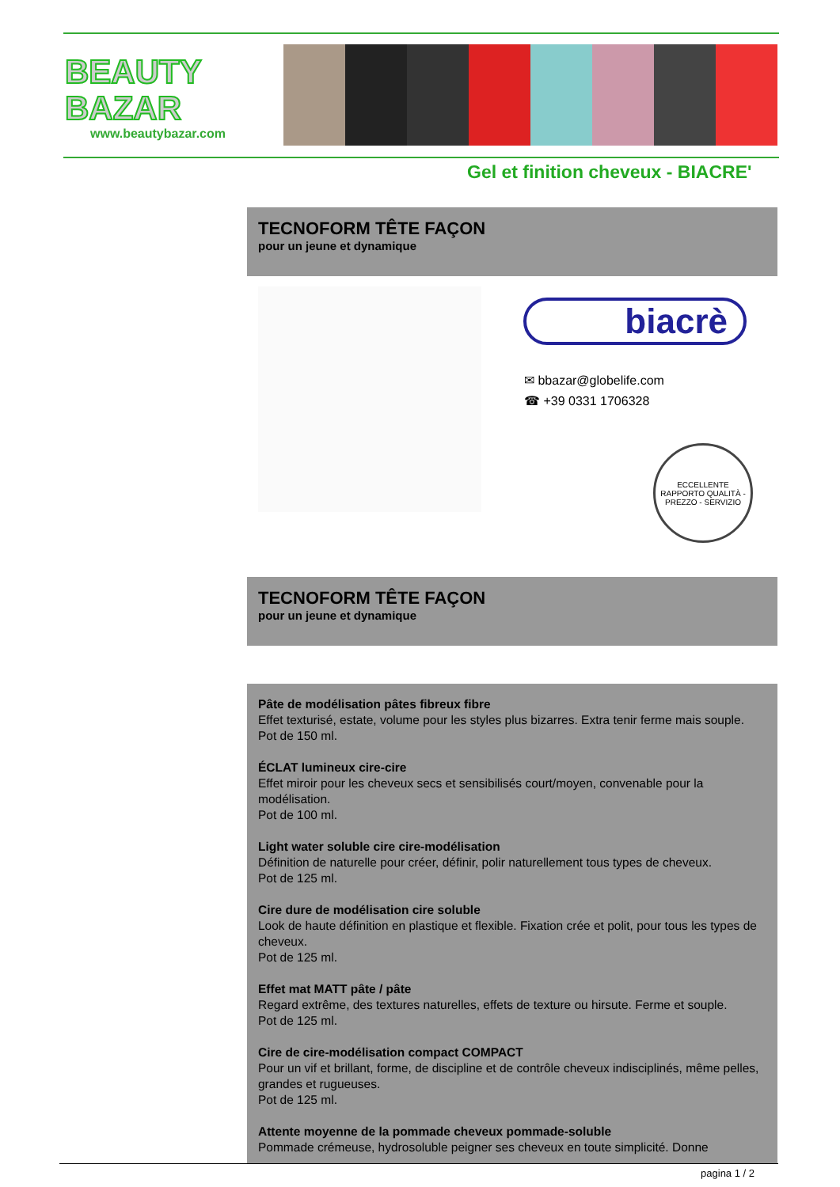BEAUTY
BAZAR
www.beautybazar.com
Gel et finition cheveux - BIACRE'
TECNOFORM TÊTE FAÇON
pour un jeune et dynamique
biacrè
✉ bbazar@globelife.com
☎ +39 0331 1706328
ECCELLENTE RAPPORTO QUALITÀ - PREZZO - SERVIZIO
TECNOFORM TÊTE FAÇON
pour un jeune et dynamique
Pâte de modélisation pâtes fibreux fibre
Effet texturisé, estate, volume pour les styles plus bizarres. Extra tenir ferme mais souple.
Pot de 150 ml.
ÉCLAT lumineux cire-cire
Effet miroir pour les cheveux secs et sensibilisés court/moyen, convenable pour la modélisation.
Pot de 100 ml.
Light water soluble cire cire-modélisation
Définition de naturelle pour créer, définir, polir naturellement tous types de cheveux.
Pot de 125 ml.
Cire dure de modélisation cire soluble
Look de haute définition en plastique et flexible. Fixation crée et polit, pour tous les types de cheveux.
Pot de 125 ml.
Effet mat MATT pâte / pâte
Regard extrême, des textures naturelles, effets de texture ou hirsute. Ferme et souple.
Pot de 125 ml.
Cire de cire-modélisation compact COMPACT
Pour un vif et brillant, forme, de discipline et de contrôle cheveux indisciplinés, même pelles, grandes et rugueuses.
Pot de 125 ml.
Attente moyenne de la pommade cheveux pommade-soluble
Pommade crémeuse, hydrosoluble peigner ses cheveux en toute simplicité. Donne
pagina 1 / 2